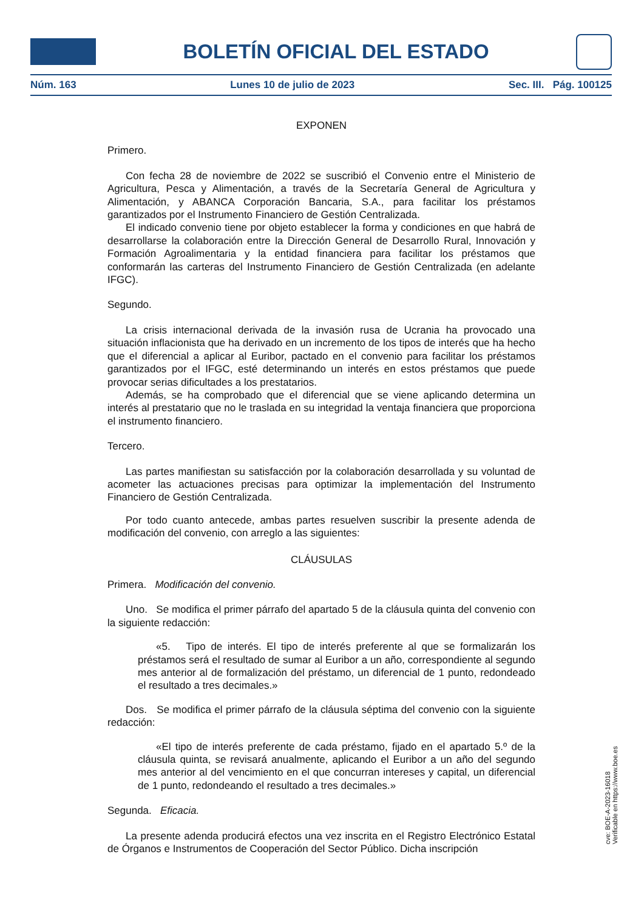BOLETÍN OFICIAL DEL ESTADO
Núm. 163 Lunes 10 de julio de 2023 Sec. III. Pág. 100125
EXPONEN
Primero.
Con fecha 28 de noviembre de 2022 se suscribió el Convenio entre el Ministerio de Agricultura, Pesca y Alimentación, a través de la Secretaría General de Agricultura y Alimentación, y ABANCA Corporación Bancaria, S.A., para facilitar los préstamos garantizados por el Instrumento Financiero de Gestión Centralizada.
El indicado convenio tiene por objeto establecer la forma y condiciones en que habrá de desarrollarse la colaboración entre la Dirección General de Desarrollo Rural, Innovación y Formación Agroalimentaria y la entidad financiera para facilitar los préstamos que conformarán las carteras del Instrumento Financiero de Gestión Centralizada (en adelante IFGC).
Segundo.
La crisis internacional derivada de la invasión rusa de Ucrania ha provocado una situación inflacionista que ha derivado en un incremento de los tipos de interés que ha hecho que el diferencial a aplicar al Euribor, pactado en el convenio para facilitar los préstamos garantizados por el IFGC, esté determinando un interés en estos préstamos que puede provocar serias dificultades a los prestatarios.
Además, se ha comprobado que el diferencial que se viene aplicando determina un interés al prestatario que no le traslada en su integridad la ventaja financiera que proporciona el instrumento financiero.
Tercero.
Las partes manifiestan su satisfacción por la colaboración desarrollada y su voluntad de acometer las actuaciones precisas para optimizar la implementación del Instrumento Financiero de Gestión Centralizada.
Por todo cuanto antecede, ambas partes resuelven suscribir la presente adenda de modificación del convenio, con arreglo a las siguientes:
CLÁUSULAS
Primera. Modificación del convenio.
Uno. Se modifica el primer párrafo del apartado 5 de la cláusula quinta del convenio con la siguiente redacción:
«5. Tipo de interés. El tipo de interés preferente al que se formalizarán los préstamos será el resultado de sumar al Euribor a un año, correspondiente al segundo mes anterior al de formalización del préstamo, un diferencial de 1 punto, redondeado el resultado a tres decimales.»
Dos. Se modifica el primer párrafo de la cláusula séptima del convenio con la siguiente redacción:
«El tipo de interés preferente de cada préstamo, fijado en el apartado 5.º de la cláusula quinta, se revisará anualmente, aplicando el Euribor a un año del segundo mes anterior al del vencimiento en el que concurran intereses y capital, un diferencial de 1 punto, redondeando el resultado a tres decimales.»
Segunda. Eficacia.
La presente adenda producirá efectos una vez inscrita en el Registro Electrónico Estatal de Órganos e Instrumentos de Cooperación del Sector Público. Dicha inscripción
cve: BOE-A-2023-16018
Verificable en https://www.boe.es